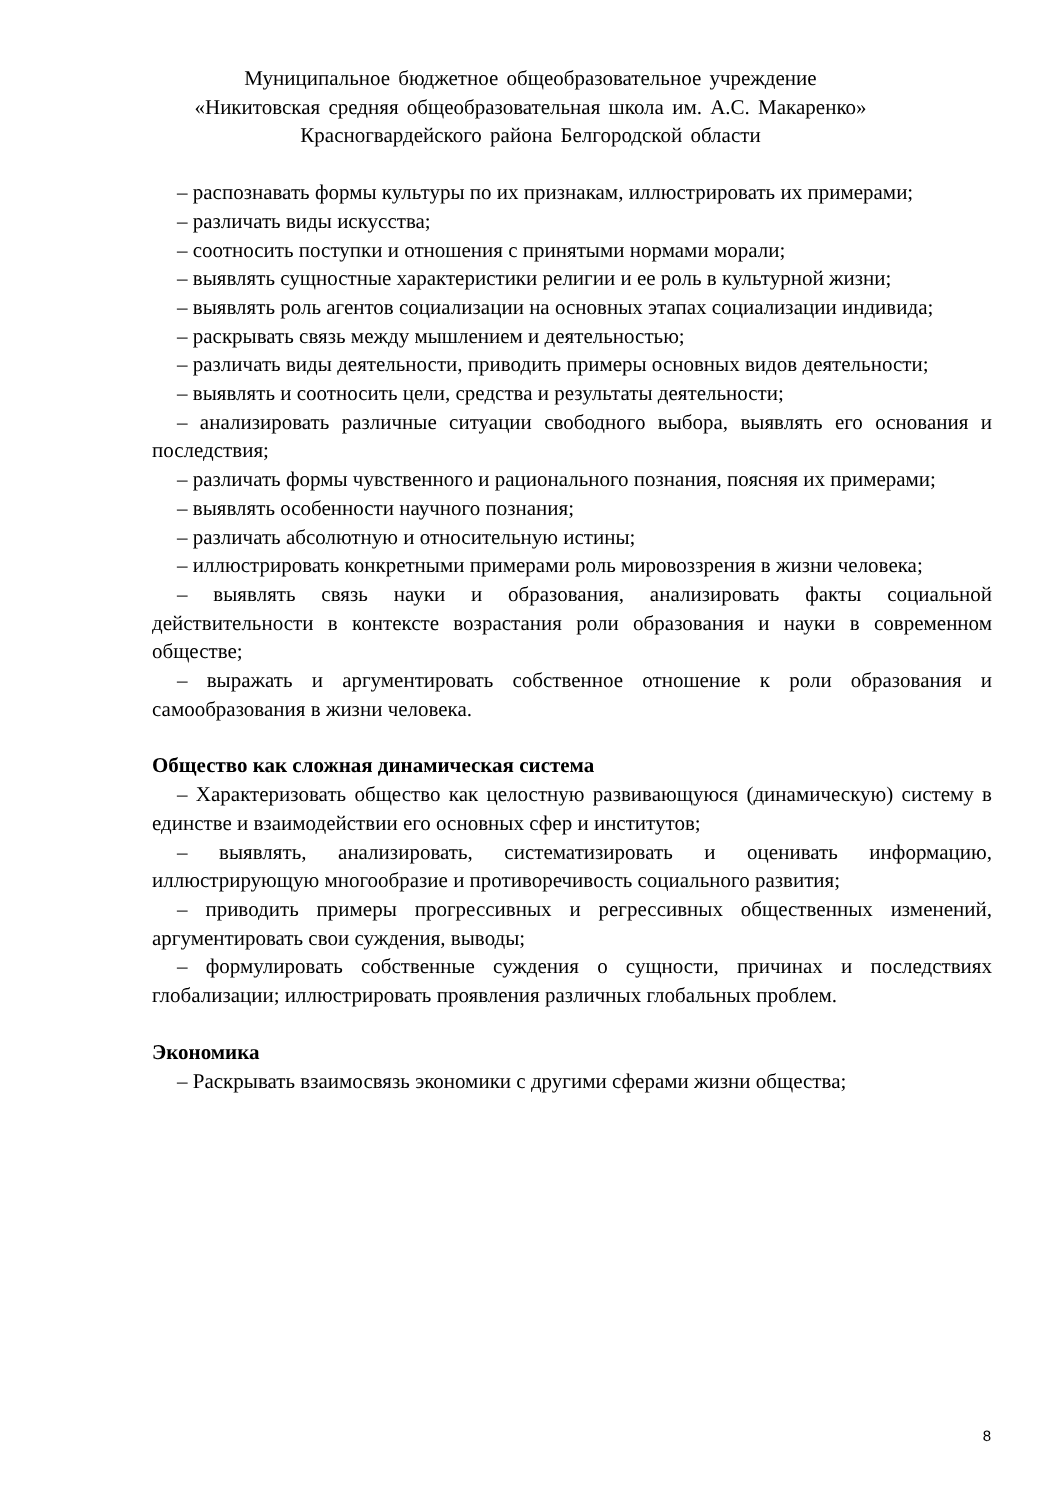Муниципальное бюджетное общеобразовательное учреждение
«Никитовская средняя общеобразовательная школа им. А.С. Макаренко»
Красногвардейского района Белгородской области
– распознавать формы культуры по их признакам, иллюстрировать их примерами;
– различать виды искусства;
– соотносить поступки и отношения с принятыми нормами морали;
– выявлять сущностные характеристики религии и ее роль в культурной жизни;
– выявлять роль агентов социализации на основных этапах социализации индивида;
– раскрывать связь между мышлением и деятельностью;
– различать виды деятельности, приводить примеры основных видов деятельности;
– выявлять и соотносить цели, средства и результаты деятельности;
– анализировать различные ситуации свободного выбора, выявлять его основания и последствия;
– различать формы чувственного и рационального познания, поясняя их примерами;
– выявлять особенности научного познания;
– различать абсолютную и относительную истины;
– иллюстрировать конкретными примерами роль мировоззрения в жизни человека;
– выявлять связь науки и образования, анализировать факты социальной действительности в контексте возрастания роли образования и науки в современном обществе;
– выражать и аргументировать собственное отношение к роли образования и самообразования в жизни человека.
Общество как сложная динамическая система
– Характеризовать общество как целостную развивающуюся (динамическую) систему в единстве и взаимодействии его основных сфер и институтов;
– выявлять, анализировать, систематизировать и оценивать информацию, иллюстрирующую многообразие и противоречивость социального развития;
– приводить примеры прогрессивных и регрессивных общественных изменений, аргументировать свои суждения, выводы;
– формулировать собственные суждения о сущности, причинах и последствиях глобализации; иллюстрировать проявления различных глобальных проблем.
Экономика
– Раскрывать взаимосвязь экономики с другими сферами жизни общества;
8